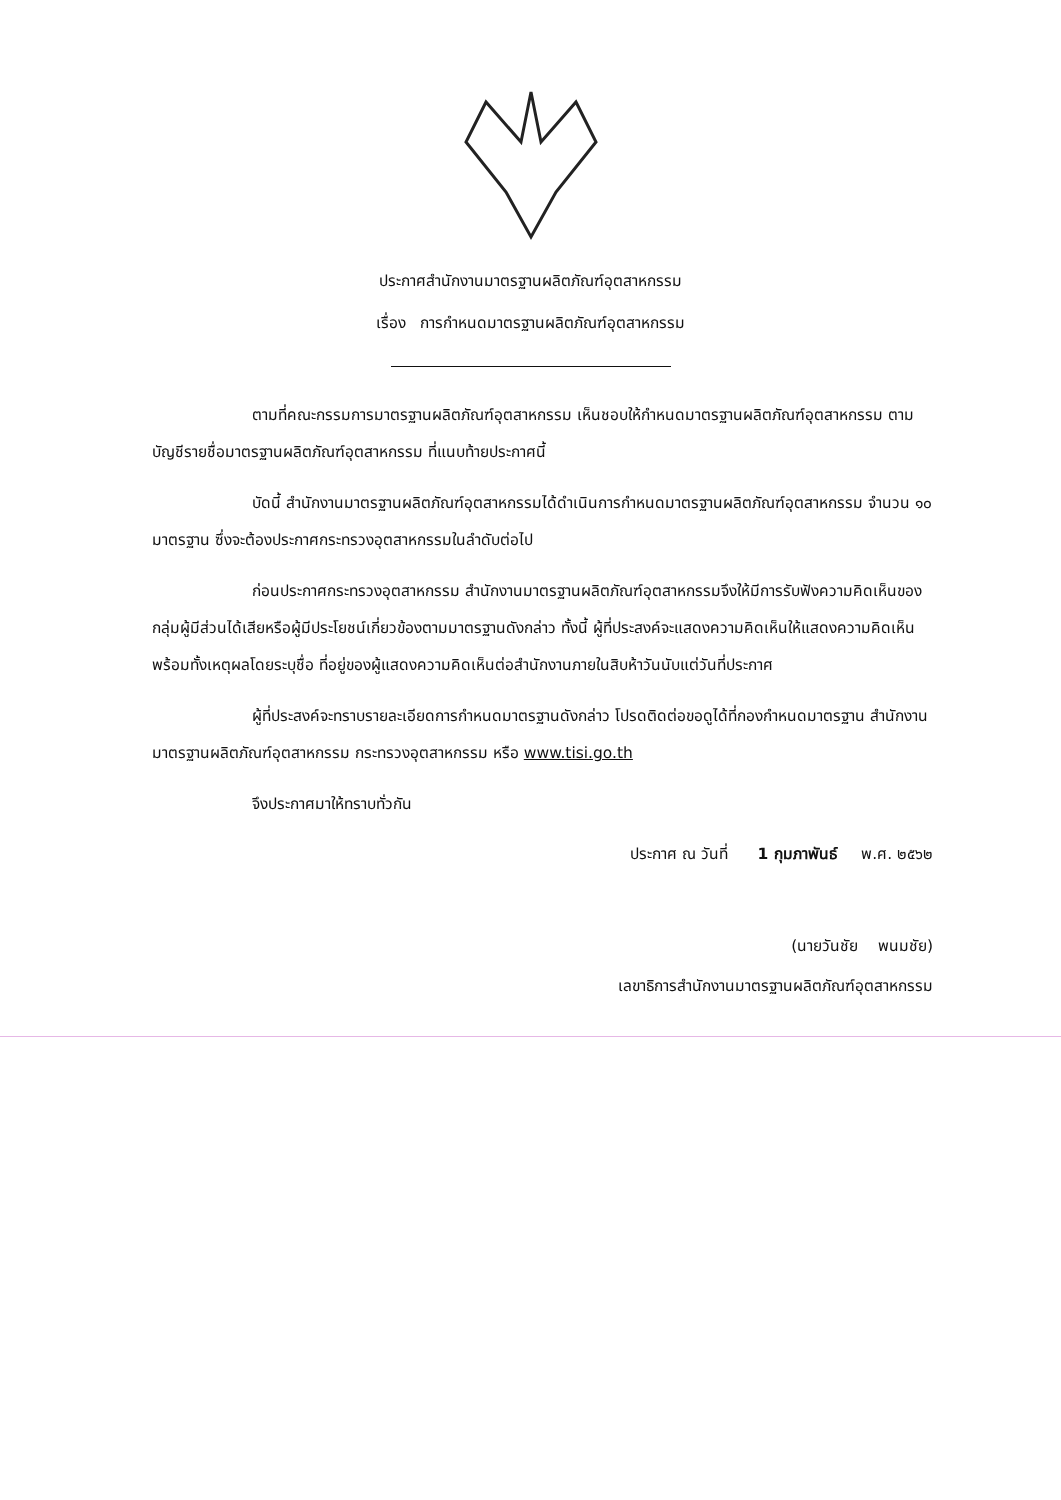ประกาศสำนักงานมาตรฐานผลิตภัณฑ์อุตสาหกรรม
เรื่อง การกำหนดมาตรฐานผลิตภัณฑ์อุตสาหกรรม
ตามที่คณะกรรมการมาตรฐานผลิตภัณฑ์อุตสาหกรรม เห็นชอบให้กำหนดมาตรฐานผลิตภัณฑ์อุตสาหกรรม ตามบัญชีรายชื่อมาตรฐานผลิตภัณฑ์อุตสาหกรรม ที่แนบท้ายประกาศนี้
บัดนี้ สำนักงานมาตรฐานผลิตภัณฑ์อุตสาหกรรมได้ดำเนินการกำหนดมาตรฐานผลิตภัณฑ์อุตสาหกรรม จำนวน ๑๐ มาตรฐาน ซึ่งจะต้องประกาศกระทรวงอุตสาหกรรมในลำดับต่อไป
ก่อนประกาศกระทรวงอุตสาหกรรม สำนักงานมาตรฐานผลิตภัณฑ์อุตสาหกรรมจึงให้มีการรับฟังความคิดเห็นของกลุ่มผู้มีส่วนได้เสียหรือผู้มีประโยชน์เกี่ยวข้องตามมาตรฐานดังกล่าว ทั้งนี้ ผู้ที่ประสงค์จะแสดงความคิดเห็นให้แสดงความคิดเห็นพร้อมทั้งเหตุผลโดยระบุชื่อ ที่อยู่ของผู้แสดงความคิดเห็นต่อสำนักงานภายในสิบห้าวันนับแต่วันที่ประกาศ
ผู้ที่ประสงค์จะทราบรายละเอียดการกำหนดมาตรฐานดังกล่าว โปรดติดต่อขอดูได้ที่กองกำหนดมาตรฐาน สำนักงานมาตรฐานผลิตภัณฑ์อุตสาหกรรม กระทรวงอุตสาหกรรม หรือ www.tisi.go.th
จึงประกาศมาให้ทราบทั่วกัน
ประกาศ ณ วันที่ 1 กุมภาพันธ์ พ.ศ. ๒๕๖๒
(นายวันชัย พนมชัย)
เลขาธิการสำนักงานมาตรฐานผลิตภัณฑ์อุตสาหกรรม